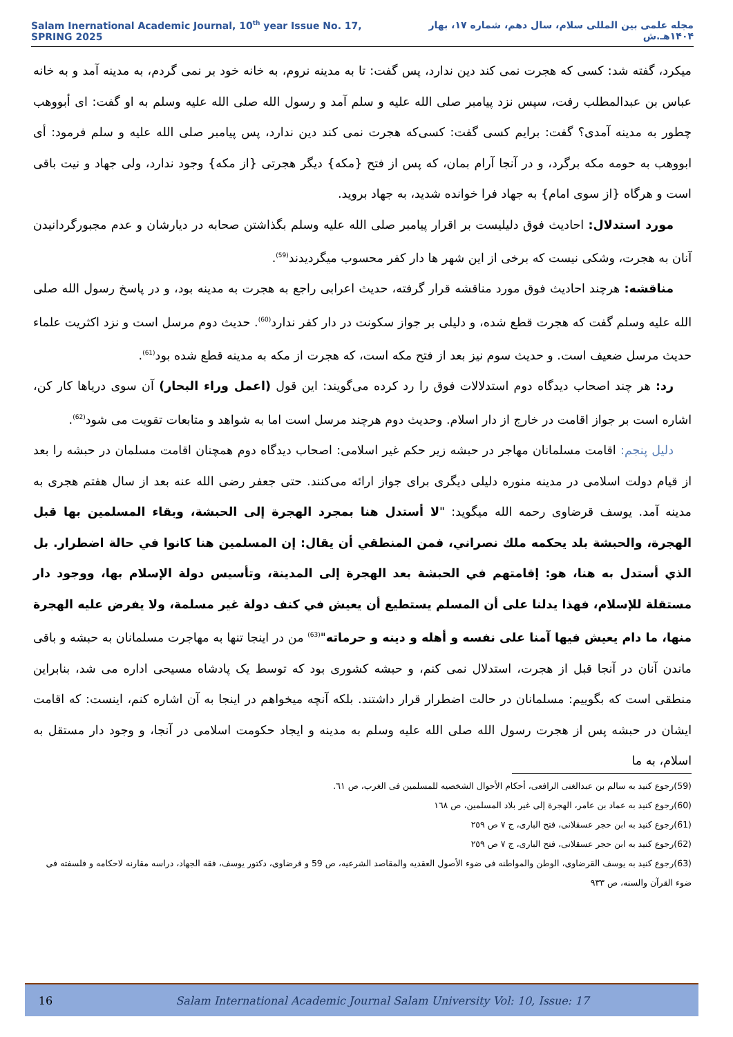Salam Inernational Academic Journal, 10<sup>th</sup> year Issue No. 17, SPRING 2025 مجله علمی بین المللی سلام، سال دهم، شماره ۱۷، بهار ۱۴۰۴هـ.ش
میکرد، گفته شد: کسی که هجرت نمی کند دین ندارد، پس گفت: تا به مدینه نروم، به خانه خود بر نمی گردم، به مدینه آمد و به خانه عباس بن عبدالمطلب رفت، سپس نزد پیامبر صلی الله علیه و سلم آمد و رسول الله صلی الله علیه وسلم به او گفت: ای أبووهب چطور به مدینه آمدی؟ گفت: برایم کسی گفت: کسی‌که هجرت نمی کند دین ندارد، پس پیامبر صلی الله علیه و سلم فرمود: أی ابووهب به حومه مکه برگرد، و در آنجا آرام بمان، که پس از فتح {مکه} دیگر هجرتی {از مکه} وجود ندارد، ولی جهاد و نیت باقی است و هرگاه {از سوی امام} به جهاد فرا خوانده شدید، به جهاد بروید.
مورد استدلال: احادیث فوق دلیلیست بر اقرار پیامبر صلی الله علیه وسلم بگذاشتن صحابه در دیارشان و عدم مجبورگردانیدن آنان به هجرت، وشکی نیست که برخی از این شهر ها دار کفر محسوب میگردیدند<sup>(59)</sup>.
مناقشه: هرچند احادیث فوق مورد مناقشه قرار گرفته، حدیث اعرابی راجع به هجرت به مدینه بود، و در پاسخ رسول الله صلی الله علیه وسلم گفت که هجرت قطع شده، و دلیلی بر جواز سکونت در دار کفر ندارد<sup>(60)</sup>. حدیث دوم مرسل است و نزد اکثریت علماء حدیث مرسل ضعیف است. و حدیث سوم نیز بعد از فتح مکه است، که هجرت از مکه به مدینه قطع شده بود<sup>(61)</sup>.
رد: هر چند اصحاب دیدگاه دوم استدلالات فوق را رد کرده می‌گویند: این قول (اعمل وراء البحار) آن سوی دریاها کار کن، اشاره است بر جواز اقامت در خارج از دار اسلام. وحدیث دوم هرچند مرسل است اما به شواهد و متابعات تقویت می شود<sup>(62)</sup>.
دلیل پنجم: اقامت مسلمانان مهاجر در حبشه زیر حکم غیر اسلامی: اصحاب دیدگاه دوم همچنان اقامت مسلمان در حبشه را بعد از قیام دولت اسلامی در مدینه منوره دلیلی دیگری برای جواز ارائه می‌کنند. حتی جعفر رضی الله عنه بعد از سال هفتم هجری به مدینه آمد. یوسف قرضاوی رحمه الله میگوید: "لا أستدل هنا بمجرد الهجرة إلى الحبشة، وبقاء المسلمين بها قبل الهجرة، والحبشة بلد يحكمه ملك نصراني، فمن المنطقي أن يقال: إن المسلمين هنا كانوا في حالة اضطرار. بل الذي أستدل به هنا، هو: إقامتهم في الحبشة بعد الهجرة إلى المدينة، وتأسيس دولة الإسلام بها، ووجود دار مستقلة للإسلام، فهذا يدلنا على أن المسلم يستطيع أن يعيش في كنف دولة غير مسلمة، ولا يفرض عليه الهجرة منها، ما دام يعيش فيها آمنا على نفسه و أهله و دينه و حرماته"<sup>(63)</sup> من در اینجا تنها به مهاجرت مسلمانان به حبشه و باقی ماندن آنان در آنجا قبل از هجرت، استدلال نمی کنم، و حبشه کشوری بود که توسط یک پادشاه مسیحی اداره می شد، بنابراین منطقی است که بگوییم: مسلمانان در حالت اضطرار قرار داشتند. بلکه آنچه میخواهم در اینجا به آن اشاره کنم، اینست: که اقامت ایشان در حبشه پس از هجرت رسول الله صلی الله علیه وسلم به مدینه و ایجاد حکومت اسلامی در آنجا، و وجود دار مستقل به اسلام، به ما
(59)رجوع کنید به سالم بن عبدالغنی الرافعی، أحکام الأحوال الشخصیه للمسلمین فی الغرب، ص ٦١.
(60)رجوع کنید به عماد بن عامر، الهجرة إلی غیر بلاد المسلمین، ص ١٦٨
(61)رجوع کنید به ابن حجر عسقلانی، فتح الباری، ج ٧ ص ٢٥٩
(62)رجوع کنید به ابن حجر عسقلانی، فتح الباری، ج ٧ ص ٢٥٩
(63)رجوع کنید به یوسف القرضاوی، الوطن والمواطنه فی ضوء الأصول العقدیه والمقاصد الشرعیه، ص 59 و قرضاوی، دکتور یوسف، فقه الجهاد، دراسه مقارنه لاحکامه و فلسفته فی ضوء القرآن والسنه، ص ٩٣٣
16 Salam International Academic Journal Salam University Vol: 10, Issue: 17